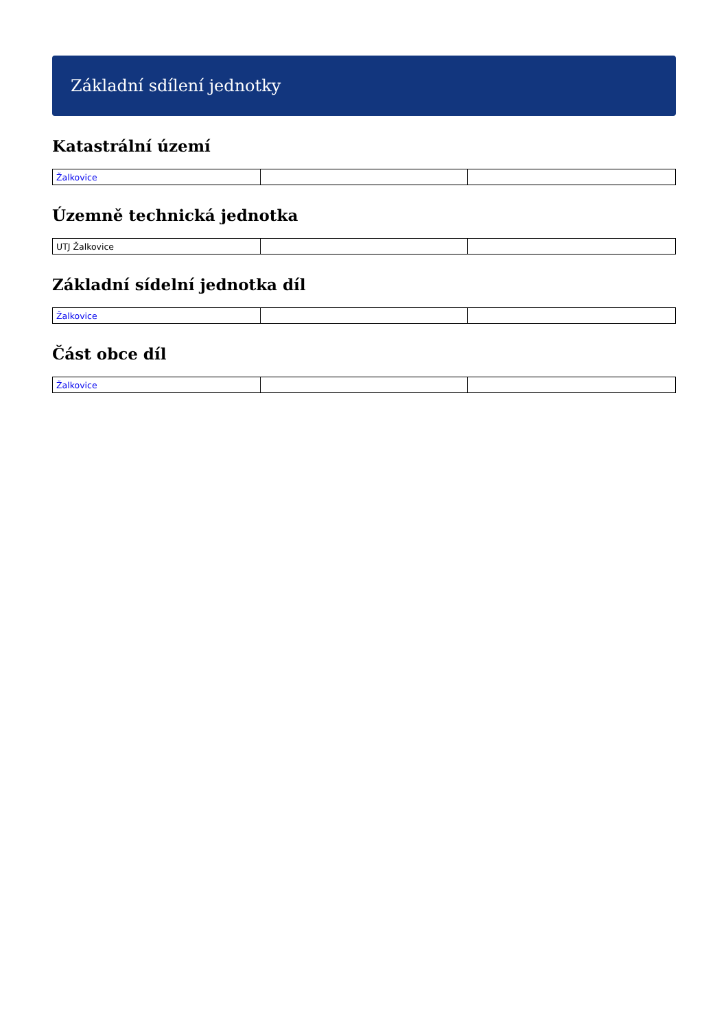Základní sdílení jednotky
Katastrální území
| Žalkovice | | |
Územně technická jednotka
| UTJ Žalkovice | | |
Základní sídelní jednotka díl
| Žalkovice | | |
Část obce díl
| Žalkovice | | |